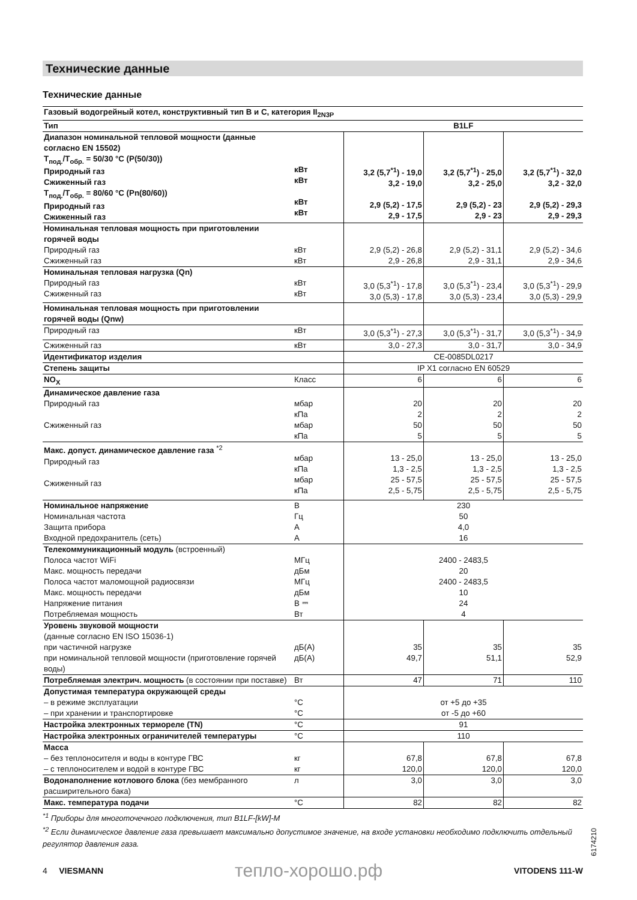Технические данные
Технические данные
| Газовый водогрейный котел, конструктивный тип B и C, категория II<sub>2N3P</sub> | | | | |
| Тип | | B1LF | | |
| Диапазон номинальной тепловой мощности (данные согласно EN 15502) T<sub>под.</sub>/T<sub>обр.</sub> = 50/30 °C (P(50/30)) Природный газ Сжиженный газ T<sub>под.</sub>/T<sub>обр.</sub> = 80/60 °C (Pn(80/60)) Природный газ Сжиженный газ | кВт кВт кВт кВт | 3,2 (5,7<sup>*1</sup>) - 19,0 3,2 - 19,0 2,9 (5,2) - 17,5 2,9 - 17,5 | 3,2 (5,7<sup>*1</sup>) - 25,0 3,2 - 25,0 2,9 (5,2) - 23 2,9 - 23 | 3,2 (5,7<sup>*1</sup>) - 32,0 3,2 - 32,0 2,9 (5,2) - 29,3 2,9 - 29,3 |
| Номинальная тепловая мощность при приготовлении горячей воды Природный газ Сжиженный газ | кВт кВт | 2,9 (5,2) - 26,8 2,9 - 26,8 | 2,9 (5,2) - 31,1 2,9 - 31,1 | 2,9 (5,2) - 34,6 2,9 - 34,6 |
| Номинальная тепловая нагрузка (Qn) Природный газ Сжиженный газ | кВт кВт | 3,0 (5,3<sup>*1</sup>) - 17,8 3,0 (5,3) - 17,8 | 3,0 (5,3<sup>*1</sup>) - 23,4 3,0 (5,3) - 23,4 | 3,0 (5,3<sup>*1</sup>) - 29,9 3,0 (5,3) - 29,9 |
| Номинальная тепловая мощность при приготовлении горячей воды (Qnw) | | | | |
| Природный газ | кВт | 3,0 (5,3<sup>*1</sup>) - 27,3 | 3,0 (5,3<sup>*1</sup>) - 31,7 | 3,0 (5,3<sup>*1</sup>) - 34,9 |
| Сжиженный газ | кВт | 3,0 - 27,3 | 3,0 - 31,7 | 3,0 - 34,9 |
| Идентификатор изделия | | CE-0085DL0217 | | |
| Степень защиты | | IP X1 согласно EN 60529 | | |
| NO<sub>X</sub> | Класс | 6 | 6 | 6 |
| Динамическое давление газа Природный газ Сжиженный газ | мбар кПа мбар кПа | 20 2 50 5 | 20 2 50 5 | 20 2 50 5 |
| Макс. допуст. динамическое давление газа <sup>*2</sup> Природный газ Сжиженный газ | мбар кПа мбар кПа | 13 - 25,0 1,3 - 2,5 25 - 57,5 2,5 - 5,75 | 13 - 25,0 1,3 - 2,5 25 - 57,5 2,5 - 5,75 | 13 - 25,0 1,3 - 2,5 25 - 57,5 2,5 - 5,75 |
| Номинальное напряжение Номинальная частота Защита прибора Входной предохранитель (сеть) | В Гц А А | 230 50 4,0 16 | | |
| Телекоммуникационный модуль (встроенный) Полоса частот WiFi Макс. мощность передачи Полоса частот маломощной радиосвязи Макс. мощность передачи Напряжение питания Потребляемая мощность | МГц дБм МГц дБм В ⎓ Вт | 2400 - 2483,5 20 2400 - 2483,5 10 24 4 | | |
| Уровень звуковой мощности (данные согласно EN ISO 15036-1) при частичной нагрузке при номинальной тепловой мощности (приготовление горячей воды) | дБ(А) дБ(А) | 35 49,7 | 35 51,1 | 35 52,9 |
| Потребляемая электрич. мощность (в состоянии при поставке) | Вт | 47 | 71 | 110 |
| Допустимая температура окружающей среды – в режиме эксплуатации – при хранении и транспортировке | °C °C | от +5 до +35 от -5 до +60 | | |
| Настройка электронных термореле (TN) | °C | 91 | | |
| Настройка электронных ограничителей температуры | °C | 110 | | |
| Масса – без теплоносителя и воды в контуре ГВС – с теплоносителем и водой в контуре ГВС | кг кг | 67,8 120,0 | 67,8 120,0 | 67,8 120,0 |
| Водонаполнение котлового блока (без мембранного расширительного бака) | л | 3,0 | 3,0 | 3,0 |
| Макс. температура подачи | °C | 82 | 82 | 82 |
<sup>*1</sup> Приборы для многоточечного подключения, тип B1LF-[kW]-M
<sup>*2</sup> Если динамическое давление газа превышает максимально допустимое значение, на входе установки необходимо подключить отдельный регулятор давления газа.
4 VIESMANN тепло-хорошо.рф VITODENS 111-W
6174210